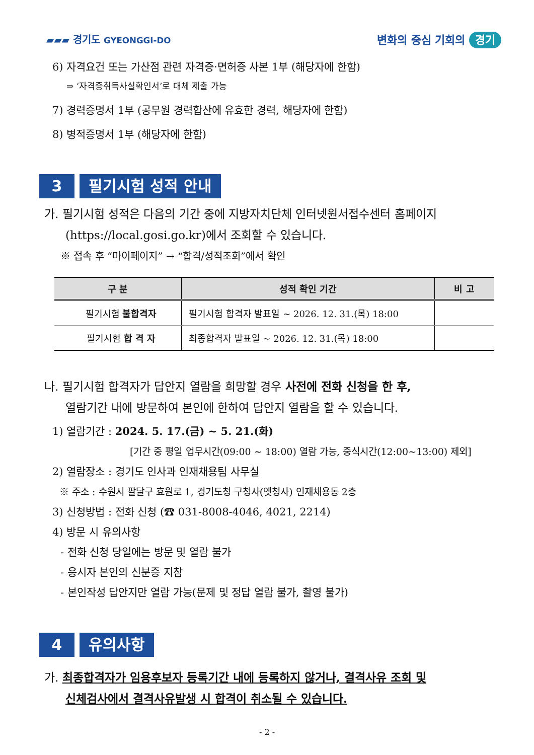▰▰▰ 경기도 GYEONGGI-DO
변화의 중심 기회의 경기
6) 자격요건 또는 가산점 관련 자격증·면허증 사본 1부 (해당자에 한함)
⇒ ‘자격증취득사실확인서’로 대체 제출 가능
7) 경력증명서 1부 (공무원 경력합산에 유효한 경력, 해당자에 한함)
8) 병적증명서 1부 (해당자에 한함)
3 필기시험 성적 안내
가. 필기시험 성적은 다음의 기간 중에 지방자치단체 인터넷원서접수센터 홈페이지
(https://local.gosi.go.kr)에서 조회할 수 있습니다.
※ 접속 후 “마이페이지” → “합격/성적조회”에서 확인
| 구 분 | 성적 확인 기간 | 비 고 |
| --- | --- | --- |
| 필기시험 불합격자 | 필기시험 합격자 발표일 ~ 2026. 12. 31.(목) 18:00 | |
| 필기시험 합 격 자 | 최종합격자 발표일 ~ 2026. 12. 31.(목) 18:00 | |
나. 필기시험 합격자가 답안지 열람을 희망할 경우 사전에 전화 신청을 한 후,
열람기간 내에 방문하여 본인에 한하여 답안지 열람을 할 수 있습니다.
1) 열람기간 : 2024. 5. 17.(금) ~ 5. 21.(화)
[기간 중 평일 업무시간(09:00 ~ 18:00) 열람 가능, 중식시간(12:00~13:00) 제외]
2) 열람장소 : 경기도 인사과 인재채용팀 사무실
※ 주소 : 수원시 팔달구 효원로 1, 경기도청 구청사(옛청사) 인재채용동 2층
3) 신청방법 : 전화 신청 (☎ 031-8008-4046, 4021, 2214)
4) 방문 시 유의사항
- 전화 신청 당일에는 방문 및 열람 불가
- 응시자 본인의 신분증 지참
- 본인작성 답안지만 열람 가능(문제 및 정답 열람 불가, 촬영 불가)
4 유의사항
가. 최종합격자가 임용후보자 등록기간 내에 등록하지 않거나, 결격사유 조회 및
신체검사에서 결격사유발생 시 합격이 취소될 수 있습니다.
- 2 -